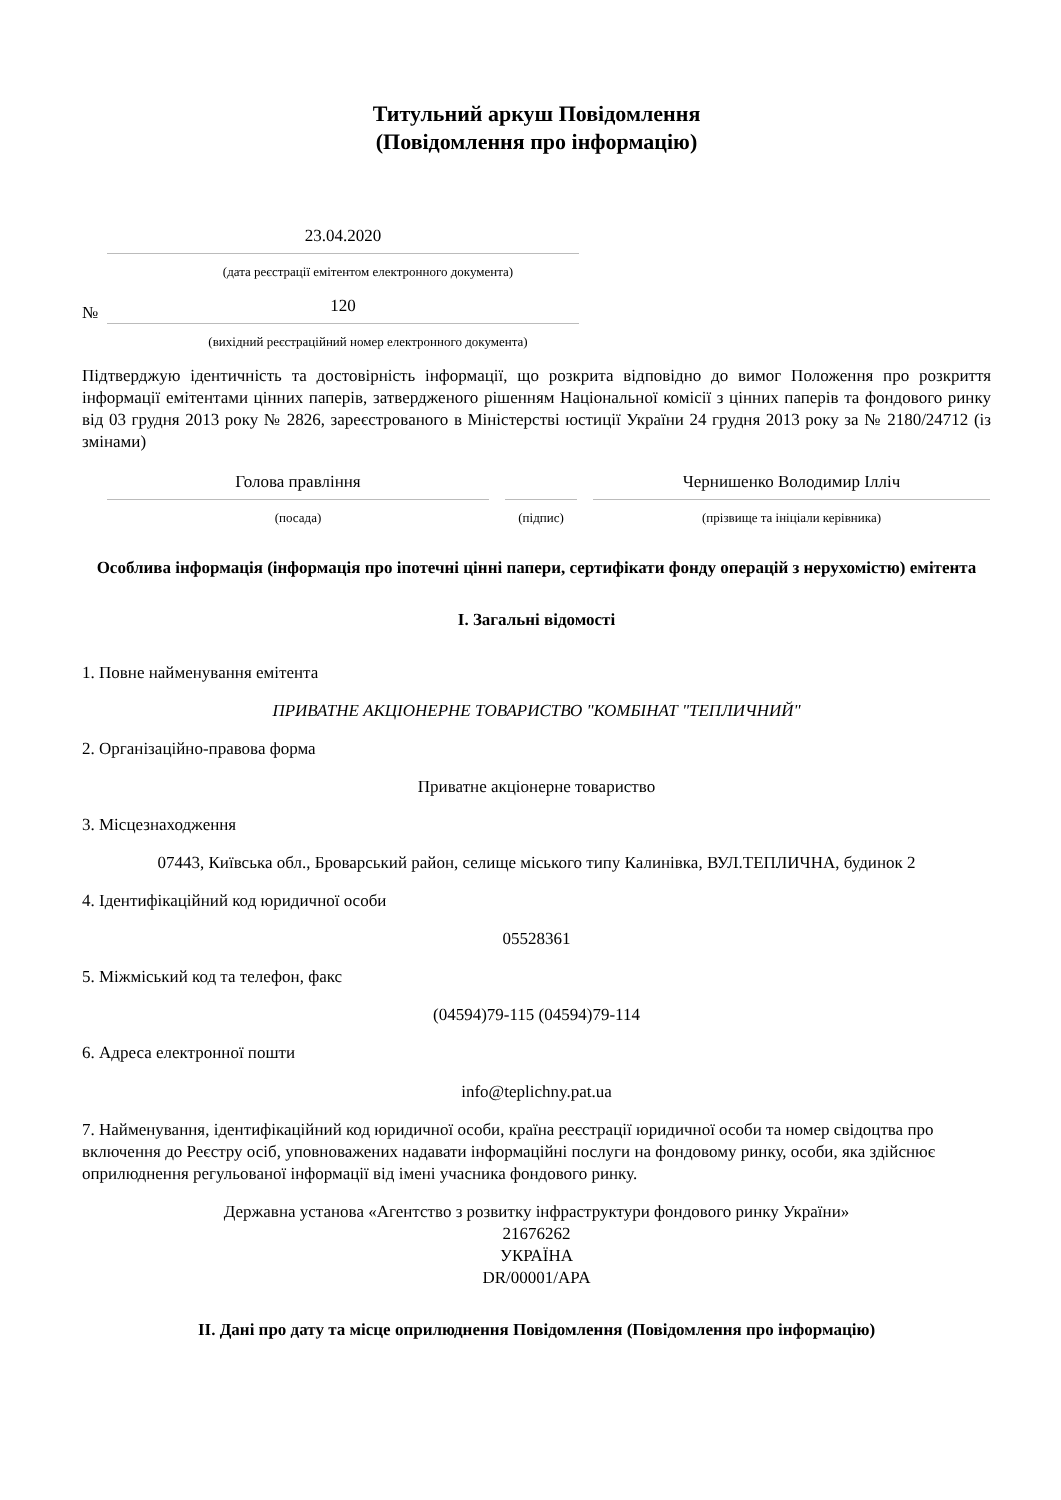Титульний аркуш Повідомлення
(Повідомлення про інформацію)
23.04.2020
(дата реєстрації емітентом електронного документа)
№
120
(вихідний реєстраційний номер електронного документа)
Підтверджую ідентичність та достовірність інформації, що розкрита відповідно до вимог Положення про розкриття інформації емітентами цінних паперів, затвердженого рішенням Національної комісії з цінних паперів та фондового ринку від 03 грудня 2013 року № 2826, зареєстрованого в Міністерстві юстиції України 24 грудня 2013 року за № 2180/24712 (із змінами)
Голова правління
Чернишенко Володимир Ілліч
(посада)
(підпис)
(прізвище та ініціали керівника)
Особлива інформація (інформація про іпотечні цінні папери, сертифікати фонду операцій з нерухомістю) емітента
I. Загальні відомості
1. Повне найменування емітента
ПРИВАТНЕ АКЦIОНЕРНЕ ТОВАРИСТВО "КОМБIНАТ "ТЕПЛИЧНИЙ"
2. Організаційно-правова форма
Приватне акціонерне товариство
3. Місцезнаходження
07443, Київська обл., Броварський район, селище міського типу Калинівка, ВУЛ.ТЕПЛИЧНА, будинок 2
4. Ідентифікаційний код юридичної особи
05528361
5. Міжміський код та телефон, факс
(04594)79-115 (04594)79-114
6. Адреса електронної пошти
info@teplichny.pat.ua
7. Найменування, ідентифікаційний код юридичної особи, країна реєстрації юридичної особи та номер свідоцтва про включення до Реєстру осіб, уповноважених надавати інформаційні послуги на фондовому ринку, особи, яка здійснює оприлюднення регульованої інформації від імені учасника фондового ринку.
Державна установа «Агентство з розвитку інфраструктури фондового ринку України»
21676262
УКРАЇНА
DR/00001/APA
II. Дані про дату та місце оприлюднення Повідомлення (Повідомлення про інформацію)